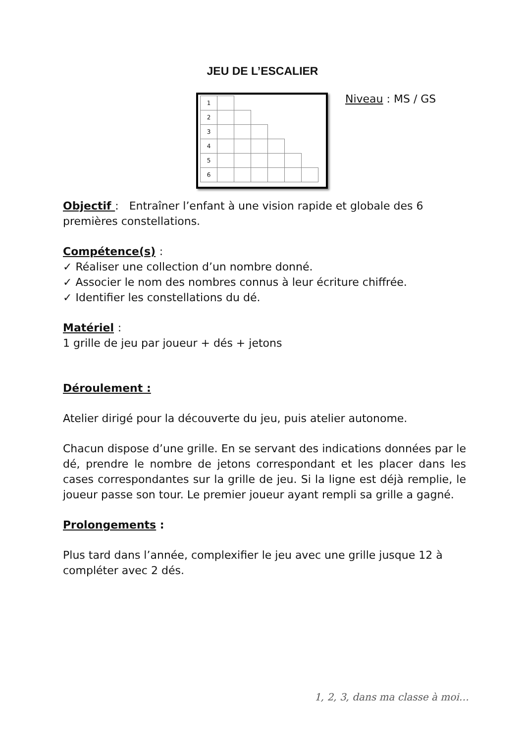JEU DE L’ESCALIER
| 1 | | | | | | |
| 2 | | | | | | |
| 3 | | | | | | |
| 4 | | | | | | |
| 5 | | | | | | |
| 6 | | | | | | |
Niveau : MS / GS
Objectif : Entraîner l’enfant à une vision rapide et globale des 6 premières constellations.
Compétence(s) :
✓ Réaliser une collection d’un nombre donné.
✓ Associer le nom des nombres connus à leur écriture chiffrée.
✓ Identifier les constellations du dé.
Matériel :
1 grille de jeu par joueur + dés + jetons
Déroulement :
Atelier dirigé pour la découverte du jeu, puis atelier autonome.
Chacun dispose d’une grille. En se servant des indications données par le dé, prendre le nombre de jetons correspondant et les placer dans les cases correspondantes sur la grille de jeu. Si la ligne est déjà remplie, le joueur passe son tour. Le premier joueur ayant rempli sa grille a gagné.
Prolongements :
Plus tard dans l’année, complexifier le jeu avec une grille jusque 12 à compléter avec 2 dés.
1, 2, 3, dans ma classe à moi…